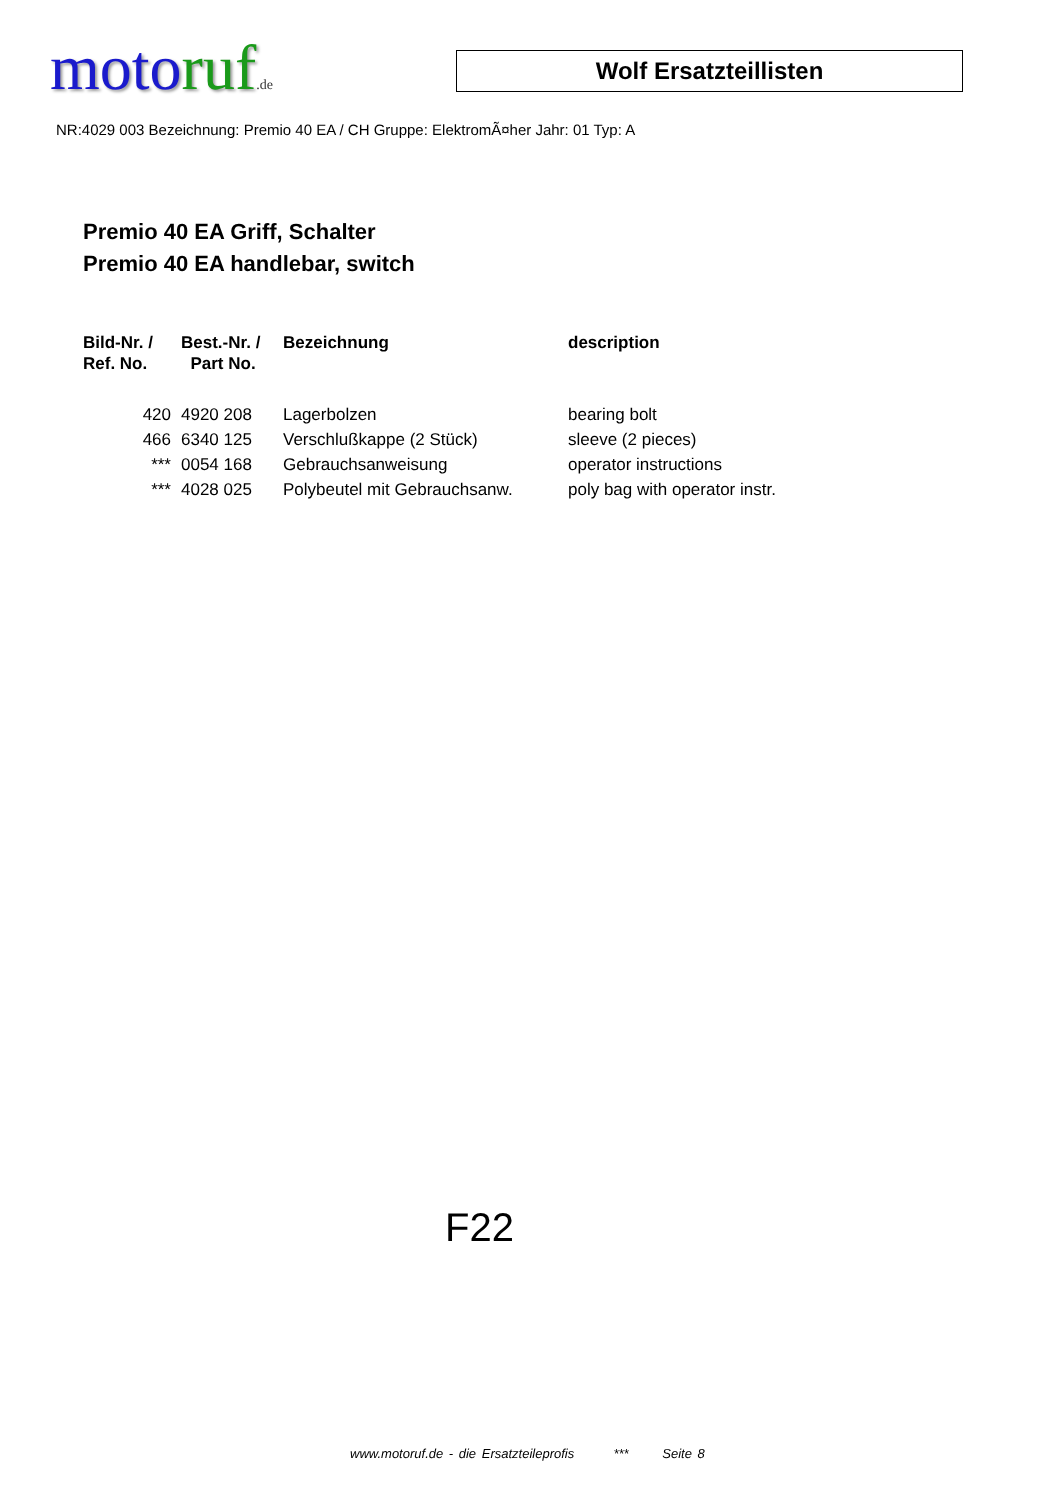moto ruf.de
Wolf Ersatzteillisten
NR:4029 003 Bezeichnung: Premio 40 EA / CH Gruppe: ElektromÃ¤her Jahr: 01 Typ: A
Premio 40 EA Griff, Schalter
Premio 40 EA handlebar, switch
| Bild-Nr. / Ref. No. | Best.-Nr. / Part No. | Bezeichnung | description |
| --- | --- | --- | --- |
| 420 | 4920 208 | Lagerbolzen | bearing bolt |
| 466 | 6340 125 | Verschlußkappe (2 Stück) | sleeve (2 pieces) |
| *** | 0054 168 | Gebrauchsanweisung | operator instructions |
| *** | 4028 025 | Polybeutel mit Gebrauchsanw. | poly bag with operator instr. |
F22
www.motoruf.de - die Ersatzteileprofis *** Seite 8